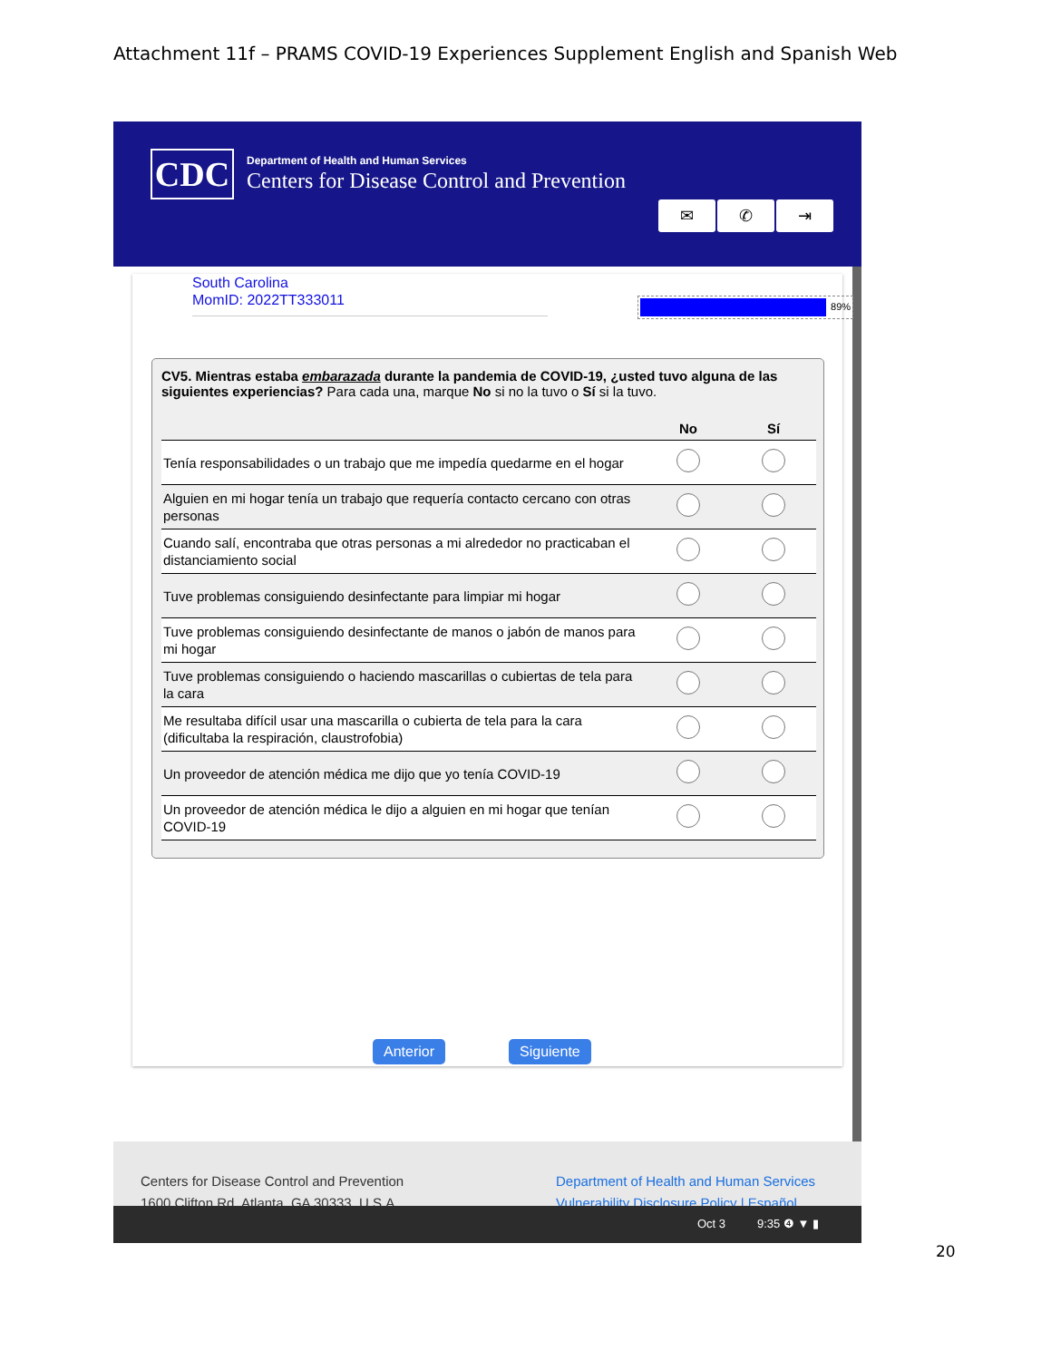Attachment 11f – PRAMS COVID-19 Experiences Supplement English and Spanish Web
CDC
Department of Health and Human Services
Centers for Disease Control and Prevention
✉ ✆ ⇥
South Carolina
MomID: 2022TT333011
89%
CV5. Mientras estaba embarazada durante la pandemia de COVID-19, ¿usted tuvo alguna de las siguientes experiencias? Para cada una, marque No si no la tuvo o Sí si la tuvo.
| | No | Sí |
| --- | --- | --- |
| Tenía responsabilidades o un trabajo que me impedía quedarme en el hogar | | |
| Alguien en mi hogar tenía un trabajo que requería contacto cercano con otras personas | | |
| Cuando salí, encontraba que otras personas a mi alrededor no practicaban el distanciamiento social | | |
| Tuve problemas consiguiendo desinfectante para limpiar mi hogar | | |
| Tuve problemas consiguiendo desinfectante de manos o jabón de manos para mi hogar | | |
| Tuve problemas consiguiendo o haciendo mascarillas o cubiertas de tela para la cara | | |
| Me resultaba difícil usar una mascarilla o cubierta de tela para la cara (dificultaba la respiración, claustrofobia) | | |
| Un proveedor de atención médica me dijo que yo tenía COVID-19 | | |
| Un proveedor de atención médica le dijo a alguien en mi hogar que tenían COVID-19 | | |
Anterior Siguiente
Centers for Disease Control and Prevention
1600 Clifton Rd. Atlanta, GA 30333, U.S.A
Department of Health and Human Services
Vulnerability Disclosure Policy | Español
Oct 3 9:35 ❹ ▼ ▮
20